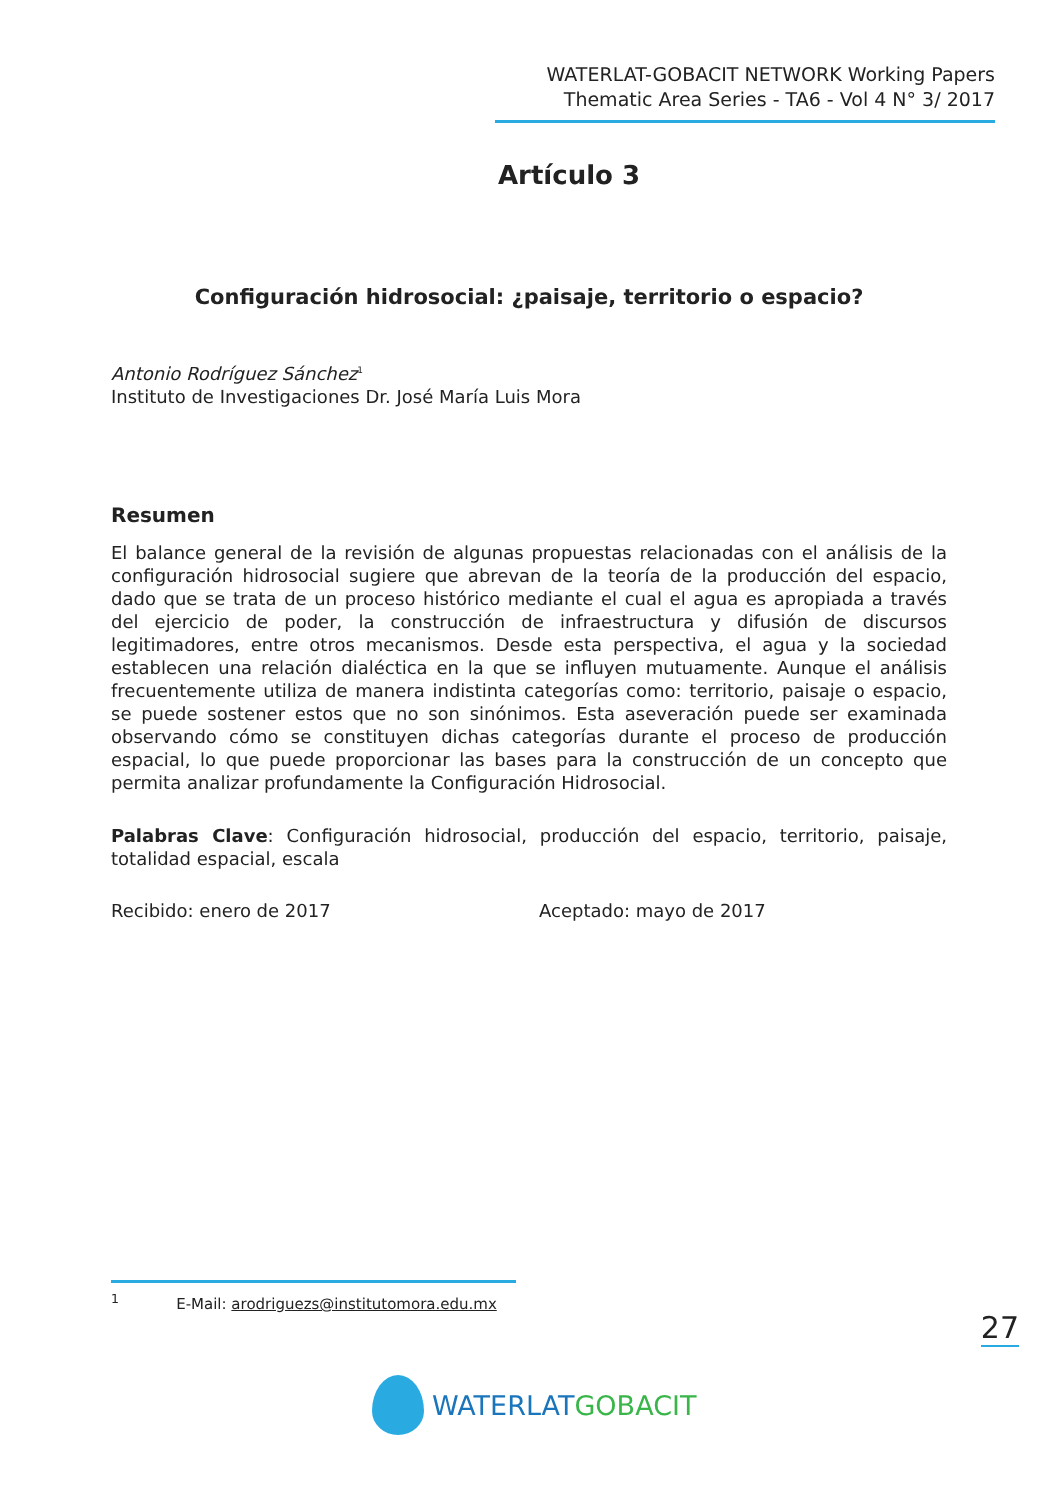WATERLAT-GOBACIT NETWORK Working Papers
Thematic Area Series - TA6 - Vol 4 N° 3/ 2017
Artículo 3
Configuración hidrosocial: ¿paisaje, territorio o espacio?
Antonio Rodríguez Sánchez<sup>1</sup>
Instituto de Investigaciones Dr. José María Luis Mora
Resumen
El balance general de la revisión de algunas propuestas relacionadas con el análisis de la configuración hidrosocial sugiere que abrevan de la teoría de la producción del espacio, dado que se trata de un proceso histórico mediante el cual el agua es apropiada a través del ejercicio de poder, la construcción de infraestructura y difusión de discursos legitimadores, entre otros mecanismos. Desde esta perspectiva, el agua y la sociedad establecen una relación dialéctica en la que se influyen mutuamente. Aunque el análisis frecuentemente utiliza de manera indistinta categorías como: territorio, paisaje o espacio, se puede sostener estos que no son sinónimos. Esta aseveración puede ser examinada observando cómo se constituyen dichas categorías durante el proceso de producción espacial, lo que puede proporcionar las bases para la construcción de un concepto que permita analizar profundamente la Configuración Hidrosocial.
Palabras Clave: Configuración hidrosocial, producción del espacio, territorio, paisaje, totalidad espacial, escala
Recibido: enero de 2017 Aceptado: mayo de 2017
<sup>1</sup> E-Mail: arodriguezs@institutomora.edu.mx
27
WATERLAT GOBACIT